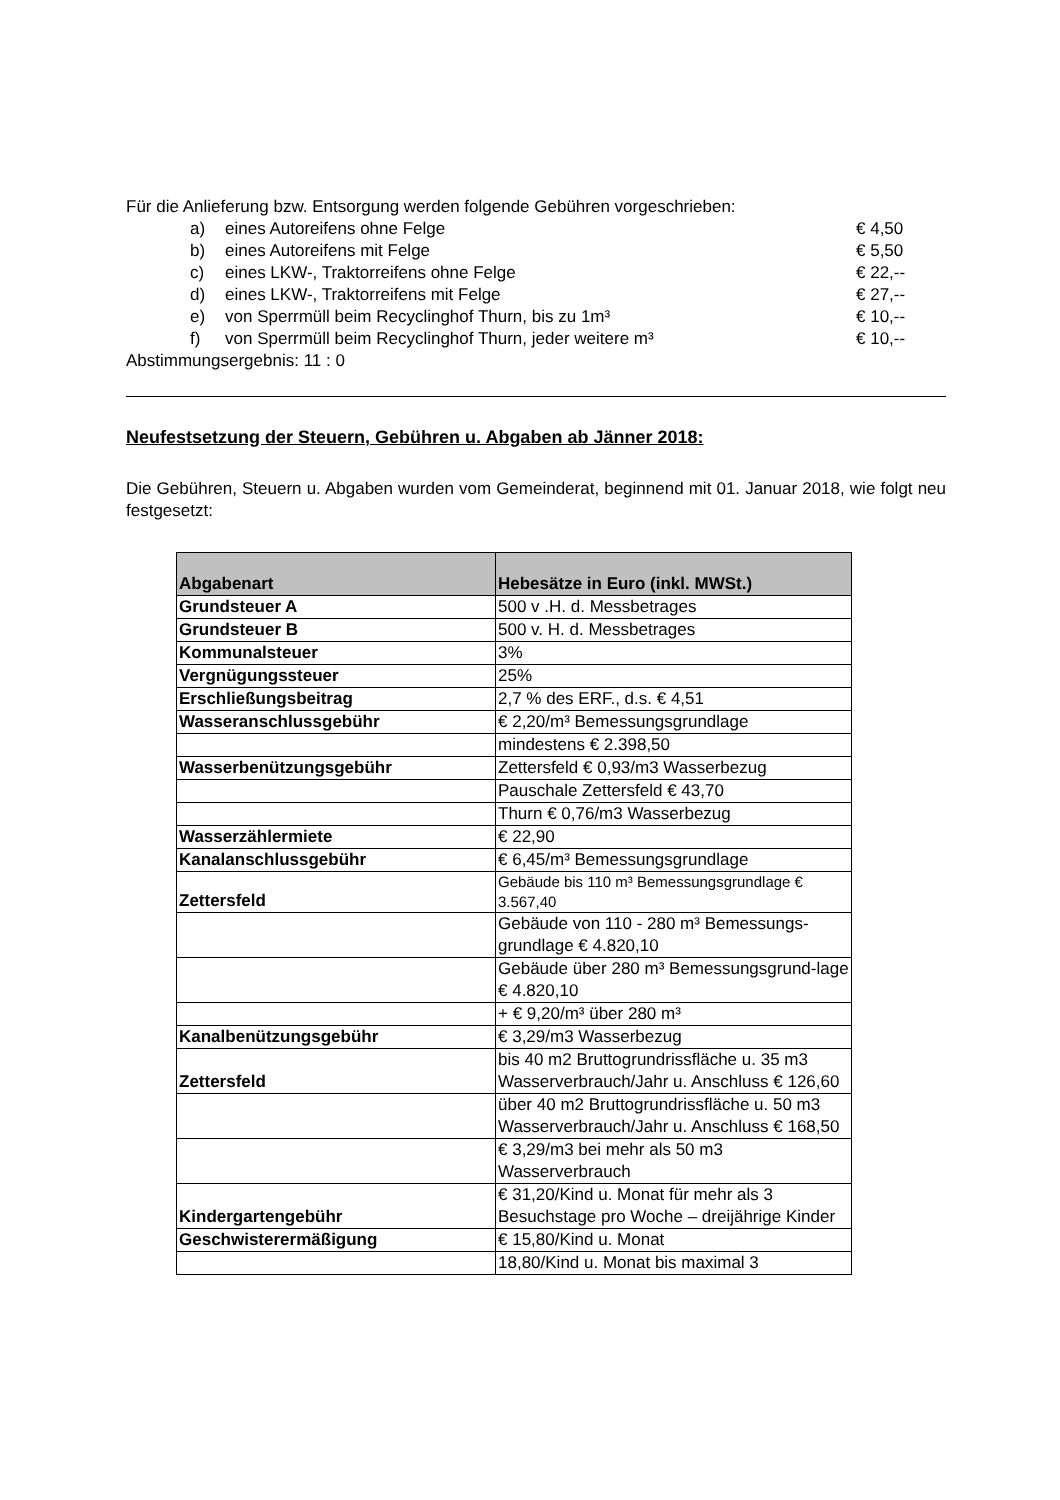Für die Anlieferung bzw. Entsorgung werden folgende Gebühren vorgeschrieben:
a) eines Autoreifens ohne Felge € 4,50
b) eines Autoreifens mit Felge € 5,50
c) eines LKW-, Traktorreifens ohne Felge € 22,--
d) eines LKW-, Traktorreifens mit Felge € 27,--
e) von Sperrmüll beim Recyclinghof Thurn, bis zu 1m³ € 10,--
f) von Sperrmüll beim Recyclinghof Thurn, jeder weitere m³ € 10,--
Abstimmungsergebnis: 11 : 0
Neufestsetzung der Steuern, Gebühren u. Abgaben ab Jänner 2018:
Die Gebühren, Steuern u. Abgaben wurden vom Gemeinderat, beginnend mit 01. Januar 2018, wie folgt neu festgesetzt:
| Abgabenart | Hebesätze in Euro (inkl. MWSt.) |
| --- | --- |
| Grundsteuer A | 500 v .H. d. Messbetrages |
| Grundsteuer B | 500 v. H. d. Messbetrages |
| Kommunalsteuer | 3% |
| Vergnügungssteuer | 25% |
| Erschließungsbeitrag | 2,7 % des ERF., d.s. € 4,51 |
| Wasseranschlussgebühr | € 2,20/m³ Bemessungsgrundlage |
| | mindestens € 2.398,50 |
| Wasserbenützungsgebühr | Zettersfeld € 0,93/m3 Wasserbezug |
| | Pauschale Zettersfeld € 43,70 |
| | Thurn € 0,76/m3 Wasserbezug |
| Wasserzählermiete | € 22,90 |
| Kanalanschlussgebühr | € 6,45/m³ Bemessungsgrundlage |
| Zettersfeld | Gebäude bis 110 m³ Bemessungsgrundlage € 3.567,40 |
| | Gebäude von 110 - 280 m³ Bemessungs-grundlage € 4.820,10 |
| | Gebäude über 280 m³ Bemessungsgrund-lage € 4.820,10 |
| | + € 9,20/m³ über 280 m³ |
| Kanalbenützungsgebühr | € 3,29/m3 Wasserbezug |
| Zettersfeld | bis 40 m2 Bruttogrundrissfläche u. 35 m3 Wasserverbrauch/Jahr u. Anschluss € 126,60 |
| | über 40 m2 Bruttogrundrissfläche u. 50 m3 Wasserverbrauch/Jahr u. Anschluss € 168,50 |
| | € 3,29/m3 bei mehr als 50 m3 Wasserverbrauch |
| Kindergartengebühr | € 31,20/Kind u. Monat für mehr als 3 Besuchstage pro Woche – dreijährige Kinder |
| Geschwisterermäßigung | € 15,80/Kind u. Monat |
| | 18,80/Kind u. Monat bis maximal 3 |